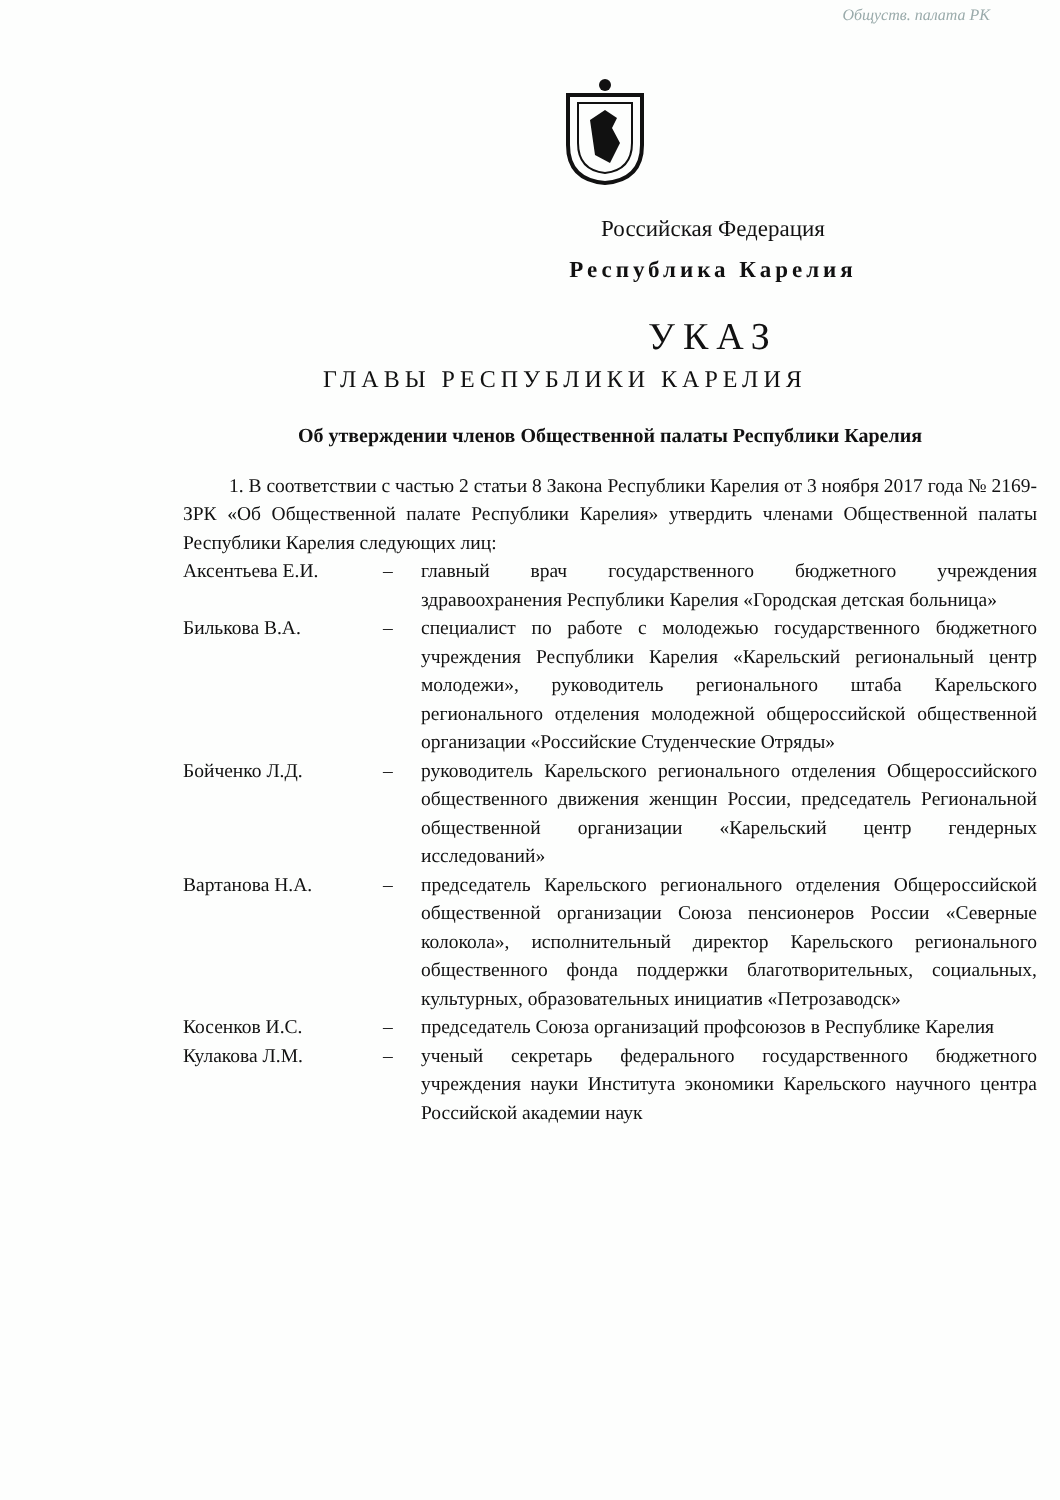Общуств. палата РК
Российская Федерация
Республика Карелия
УКАЗ
ГЛАВЫ РЕСПУБЛИКИ КАРЕЛИЯ
Об утверждении членов Общественной палаты Республики Карелия
1. В соответствии с частью 2 статьи 8 Закона Республики Карелия от 3 ноября 2017 года № 2169-ЗРК «Об Общественной палате Республики Карелия» утвердить членами Общественной палаты Республики Карелия следующих лиц:
Аксентьева Е.И. – главный врач государственного бюджетного учреждения здравоохранения Республики Карелия «Городская детская больница»
Билькова В.А. – специалист по работе с молодежью государственного бюджетного учреждения Республики Карелия «Карельский региональный центр молодежи», руководитель регионального штаба Карельского регионального отделения молодежной общероссийской общественной организации «Российские Студенческие Отряды»
Бойченко Л.Д. – руководитель Карельского регионального отделения Общероссийского общественного движения женщин России, председатель Региональной общественной организации «Карельский центр гендерных исследований»
Вартанова Н.А. – председатель Карельского регионального отделения Общероссийской общественной организации Союза пенсионеров России «Северные колокола», исполнительный директор Карельского регионального общественного фонда поддержки благотворительных, социальных, культурных, образовательных инициатив «Петрозаводск»
Косенков И.С. – председатель Союза организаций профсоюзов в Республике Карелия
Кулакова Л.М. – ученый секретарь федерального государственного бюджетного учреждения науки Института экономики Карельского научного центра Российской академии наук